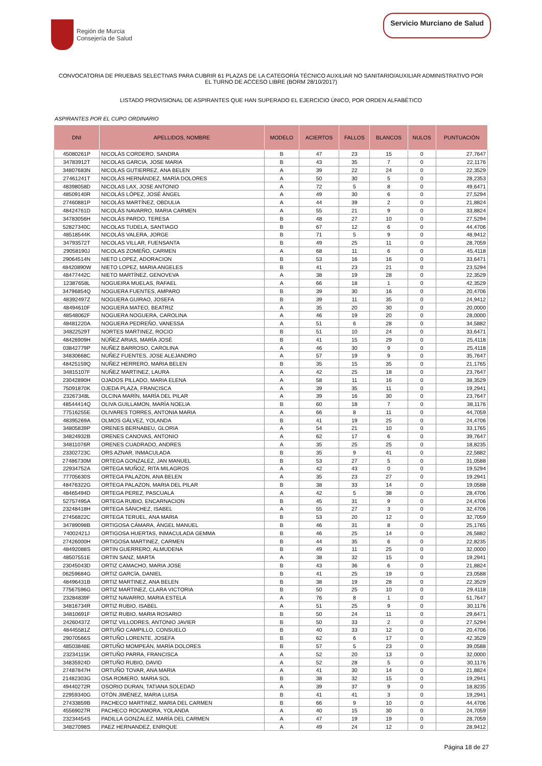Región de Murcia
Consejería de Salud
Servicio Murciano de Salud
CONVOCATORIA DE PRUEBAS SELECTIVAS PARA CUBRIR 61 PLAZAS DE LA CATEGORÍA TÉCNICO AUXILIAR NO SANITARIO/AUXILIAR ADMINISTRATIVO POR EL TURNO DE ACCESO LIBRE (BORM 28/10/2017)
LISTADO PROVISIONAL DE ASPIRANTES QUE HAN SUPERADO EL EJERCICIO ÚNICO, POR ORDEN ALFABÉTICO
ASPIRANTES POR EL CUPO ORDINARIO
| DNI | APELLIDOS, NOMBRE | MODELO | ACIERTOS | FALLOS | BLANCOS | NULOS | PUNTUACIÓN |
| --- | --- | --- | --- | --- | --- | --- | --- |
| 45080261P | NICOLÁS CORDERO, SANDRA | B | 47 | 23 | 15 | 0 | 27,7647 |
| 34783912T | NICOLAS GARCIA, JOSE MARIA | B | 43 | 35 | 7 | 0 | 22,1176 |
| 34807683N | NICOLAS GUTIERREZ, ANA BELEN | A | 39 | 22 | 24 | 0 | 22,3529 |
| 27461241T | NICOLÁS HERNÁNDEZ, MARÍA DOLORES | A | 50 | 30 | 5 | 0 | 28,2353 |
| 48398058D | NICOLAS LAX, JOSE ANTONIO | A | 72 | 5 | 8 | 0 | 49,6471 |
| 48509140R | NICOLÁS LÓPEZ, JOSÉ ÁNGEL | A | 49 | 30 | 6 | 0 | 27,5294 |
| 27460881P | NICOLÁS MARTÍNEZ, OBDULIA | A | 44 | 39 | 2 | 0 | 21,8824 |
| 48424761D | NICOLÁS NAVARRO, MARIA CARMEN | A | 55 | 21 | 9 | 0 | 33,8824 |
| 34783056H | NICOLÁS PARDO, TERESA | B | 48 | 27 | 10 | 0 | 27,5294 |
| 52827340C | NICOLAS TUDELA, SANTIAGO | B | 67 | 12 | 6 | 0 | 44,4706 |
| 48518544K | NICOLÁS VALERA, JORGE | B | 71 | 5 | 9 | 0 | 48,9412 |
| 34793572T | NICOLAS VILLAR, FUENSANTA | B | 49 | 25 | 11 | 0 | 28,7059 |
| 29058190J | NICOLAS ZOMEÑO, CARMEN | A | 68 | 11 | 6 | 0 | 45,4118 |
| 29064514N | NIETO LOPEZ, ADORACION | B | 53 | 16 | 16 | 0 | 33,6471 |
| 48420890W | NIETO LOPEZ, MARIA ANGELES | B | 41 | 23 | 21 | 0 | 23,5294 |
| 48477442C | NIETO MARTÍNEZ, GENOVEVA | A | 38 | 19 | 28 | 0 | 22,3529 |
| 12387658L | NOGUEIRA MUELAS, RAFAEL | A | 66 | 18 | 1 | 0 | 42,3529 |
| 34796854Q | NOGUERA FUENTES, AMPARO | B | 39 | 30 | 16 | 0 | 20,4706 |
| 48392497Z | NOGUERA GUIRAO, JOSEFA | B | 39 | 11 | 35 | 0 | 24,9412 |
| 48494610F | NOGUERA MATEO, BEATRIZ | A | 35 | 20 | 30 | 0 | 20,0000 |
| 48548062F | NOGUERA NOGUERA, CAROLINA | A | 46 | 19 | 20 | 0 | 28,0000 |
| 48481220A | NOGUERA PEDREÑO, VANESSA | A | 51 | 6 | 28 | 0 | 34,5882 |
| 34822529T | NORTES MARTINEZ, ROCIO | B | 51 | 10 | 24 | 0 | 33,6471 |
| 48426909H | NÚÑEZ ARIAS, MARÍA JOSÉ | B | 41 | 15 | 29 | 0 | 25,4118 |
| 03842779P | NUÑEZ BARROSO, CAROLINA | A | 46 | 30 | 9 | 0 | 25,4118 |
| 34830668C | NUÑEZ FUENTES, JOSE ALEJANDRO | A | 57 | 19 | 9 | 0 | 35,7647 |
| 48425159Q | NUÑEZ HERRERO, MARIA BELEN | B | 35 | 15 | 35 | 0 | 21,1765 |
| 34815107F | NUÑEZ MARTINEZ, LAURA | A | 42 | 25 | 18 | 0 | 23,7647 |
| 23042890H | OJADOS PILLADO, MARIA ELENA | A | 58 | 11 | 16 | 0 | 38,3529 |
| 75091870K | OJEDA PLAZA, FRANCISCA | A | 39 | 35 | 11 | 0 | 19,2941 |
| 23267348L | OLCINA MARÍN, MARÍA DEL PILAR | A | 39 | 16 | 30 | 0 | 23,7647 |
| 48544414Q | OLIVA GUILLAMON, MARÍA NOELIA | B | 60 | 18 | 7 | 0 | 38,1176 |
| 77516255E | OLIVARES TORRES, ANTONIA MARIA | A | 66 | 8 | 11 | 0 | 44,7059 |
| 48395269A | OLMOS GÁLVEZ, YOLANDA | B | 41 | 19 | 25 | 0 | 24,4706 |
| 34805839P | ORENES BERNABEU, GLORIA | A | 54 | 21 | 10 | 0 | 33,1765 |
| 34824932B | ORENES CANOVAS, ANTONIO | A | 62 | 17 | 6 | 0 | 39,7647 |
| 34811076R | ORENES CUADRADO, ANDRES | A | 35 | 25 | 25 | 0 | 18,8235 |
| 23302723C | ORS AZNAR, INMACULADA | B | 35 | 9 | 41 | 0 | 22,5882 |
| 27486730M | ORTEGA GONZALEZ, JAN MANUEL | B | 53 | 27 | 5 | 0 | 31,0588 |
| 22934752A | ORTEGA MUÑOZ, RITA MILAGROS | A | 42 | 43 | 0 | 0 | 19,5294 |
| 77705630S | ORTEGA PALAZON, ANA BELEN | A | 35 | 23 | 27 | 0 | 19,2941 |
| 48476322G | ORTEGA PALAZON, MARIA DEL PILAR | B | 38 | 33 | 14 | 0 | 19,0588 |
| 48465494D | ORTEGA PEREZ, PASCUALA | A | 42 | 5 | 38 | 0 | 28,4706 |
| 52757495A | ORTEGA RUBIO, ENCARNACION | B | 45 | 31 | 9 | 0 | 24,4706 |
| 23248418H | ORTEGA SÁNCHEZ, ISABEL | A | 55 | 27 | 3 | 0 | 32,4706 |
| 27456822C | ORTEGA TERUEL, ANA MARIA | B | 53 | 20 | 12 | 0 | 32,7059 |
| 34789098B | ORTIGOSA CÁMARA, ÁNGEL MANUEL | B | 46 | 31 | 8 | 0 | 25,1765 |
| 74002421J | ORTIGOSA HUERTAS, INMACULADA GEMMA | B | 46 | 25 | 14 | 0 | 26,5882 |
| 27426000H | ORTIGOSA MARTINEZ, CARMEN | B | 44 | 35 | 6 | 0 | 22,8235 |
| 48492088S | ORTIN GUERRERO, ALMUDENA | B | 49 | 11 | 25 | 0 | 32,0000 |
| 48507551E | ORTIN SANZ, MARTA | A | 38 | 32 | 15 | 0 | 19,2941 |
| 23045043D | ORTIZ CAMACHO, MARIA JOSE | B | 43 | 36 | 6 | 0 | 21,8824 |
| 06259684G | ORTIZ GARCÍA, DANIEL | B | 41 | 25 | 19 | 0 | 23,0588 |
| 48496431B | ORTIZ MARTINEZ, ANA BELEN | B | 38 | 19 | 28 | 0 | 22,3529 |
| 77567596G | ORTIZ MARTINEZ, CLARA VICTORIA | B | 50 | 25 | 10 | 0 | 29,4118 |
| 23284839F | ORTIZ NAVARRO, MARIA ESTELA | A | 76 | 8 | 1 | 0 | 51,7647 |
| 34816734R | ORTIZ RUBIO, ISABEL | A | 51 | 25 | 9 | 0 | 30,1176 |
| 34810691F | ORTIZ RUBIO, MARIA ROSARIO | B | 50 | 24 | 11 | 0 | 29,6471 |
| 24260437Z | ORTIZ VILLODRES, ANTONIO JAVIER | B | 50 | 33 | 2 | 0 | 27,5294 |
| 48445581Z | ORTUÑO CAMPILLO, CONSUELO | B | 40 | 33 | 12 | 0 | 20,4706 |
| 29070566S | ORTUÑO LORENTE, JOSEFA | B | 62 | 6 | 17 | 0 | 42,3529 |
| 48503848E | ORTUÑO MOMPEÁN, MARÍA DOLORES | B | 57 | 5 | 23 | 0 | 39,0588 |
| 23234115K | ORTUÑO PARRA, FRANCISCA | A | 52 | 20 | 13 | 0 | 32,0000 |
| 34835924D | ORTUÑO RUBIO, DAVID | A | 52 | 28 | 5 | 0 | 30,1176 |
| 27487847H | ORTUÑO TOVAR, ANA MARIA | A | 41 | 30 | 14 | 0 | 21,8824 |
| 21482303G | OSA ROMERO, MARIA SOL | B | 38 | 32 | 15 | 0 | 19,2941 |
| 49440272R | OSORIO DURAN, TATIANA SOLEDAD | A | 39 | 37 | 9 | 0 | 18,8235 |
| 22959340G | OTÓN JIMÉNEZ, MARIA LUISA | B | 41 | 41 | 3 | 0 | 19,2941 |
| 27433859B | PACHECO MARTINEZ, MARIA DEL CARMEN | B | 66 | 9 | 10 | 0 | 44,4706 |
| 45569027R | PACHECO ROCAMORA, YOLANDA | A | 40 | 15 | 30 | 0 | 24,7059 |
| 23234454S | PADILLA GONZALEZ, MARÍA DEL CARMEN | A | 47 | 19 | 19 | 0 | 28,7059 |
| 34827098S | PAEZ HERNANDEZ, ENRIQUE | A | 49 | 24 | 12 | 0 | 28,9412 |
Página 18 de 27